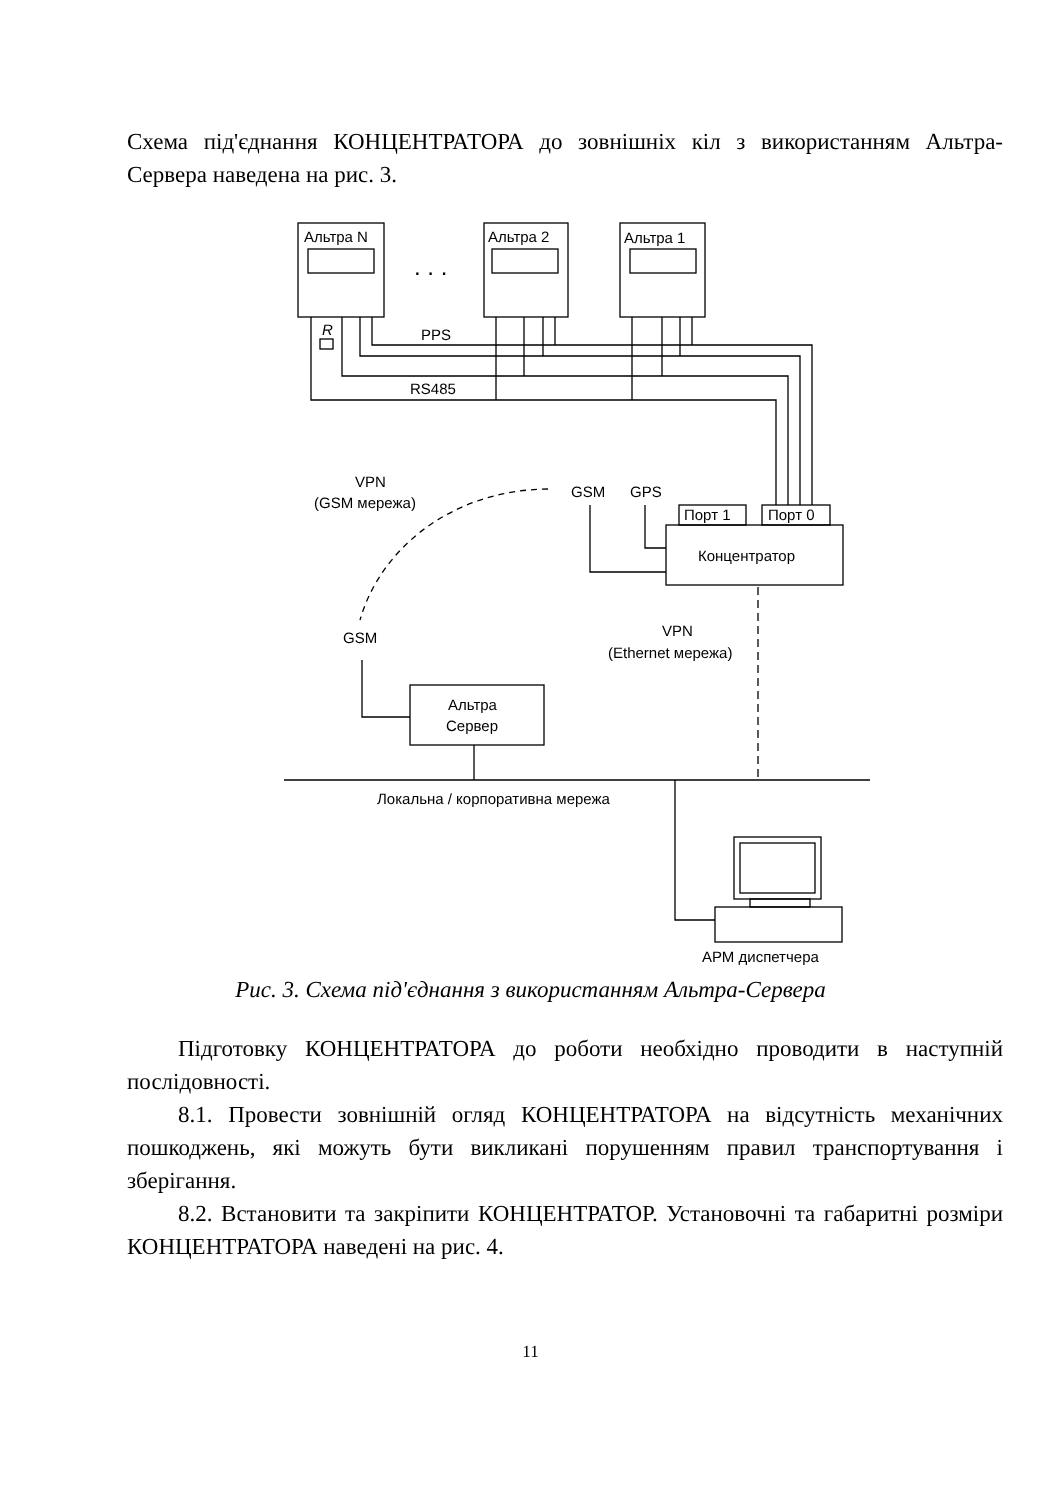Схема під'єднання КОНЦЕНТРАТОРА до зовнішніх кіл з використанням Альтра-Сервера наведена на рис. 3.
Альтра N
Альтра 2
Альтра 1
. . .
R
PPS
RS485
Порт 1
Порт 0
Концентратор
GSM
GPS
VPN
(GSM мережа)
GSM
Альтра
Сервер
VPN
(Ethernet мережа)
Локальна / корпоративна мережа
АРМ диспетчера
Рис. 3. Схема під'єднання з використанням Альтра-Сервера
Підготовку КОНЦЕНТРАТОРА до роботи необхідно проводити в наступній послідовності.
8.1. Провести зовнішній огляд КОНЦЕНТРАТОРА на відсутність механічних пошкоджень, які можуть бути викликані порушенням правил транспортування і зберігання.
8.2. Встановити та закріпити КОНЦЕНТРАТОР. Установочні та габаритні розміри КОНЦЕНТРАТОРА наведені на рис. 4.
11